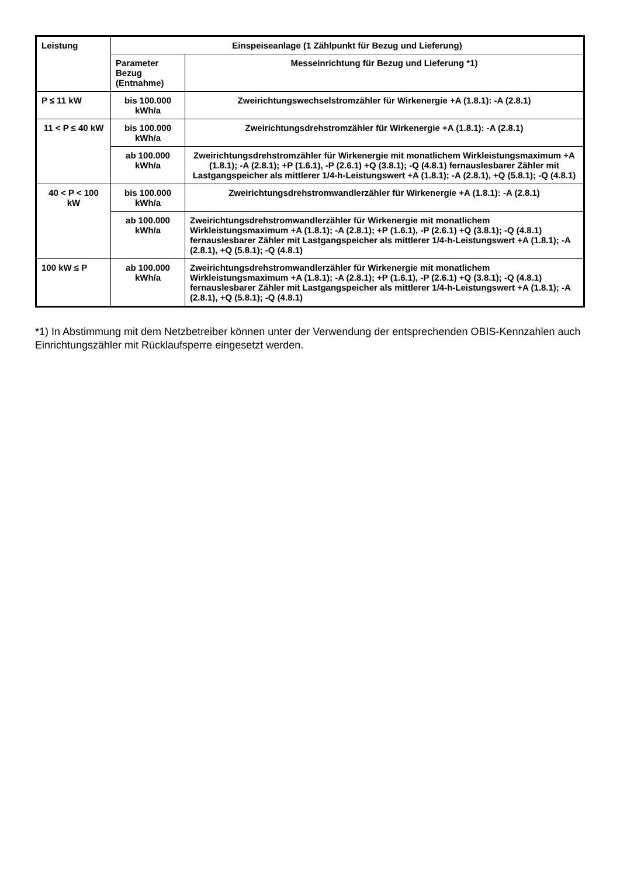| Leistung | Einspeiseanlage (1 Zählpunkt für Bezug und Lieferung) | |
| --- | --- | --- |
| | Parameter Bezug (Entnahme) | Messeinrichtung für Bezug und Lieferung *1) |
| P ≤ 11 kW | bis 100.000 kWh/a | Zweirichtungswechselstromzähler für Wirkenergie +A (1.8.1): -A (2.8.1) |
| 11 < P ≤ 40 kW | bis 100.000 kWh/a | Zweirichtungsdrehstromzähler für Wirkenergie +A (1.8.1): -A (2.8.1) |
| | ab 100.000 kWh/a | Zweirichtungsdrehstromzähler für Wirkenergie mit monatlichem Wirkleistungsmaximum +A (1.8.1); -A (2.8.1); +P (1.6.1), -P (2.6.1) +Q (3.8.1); -Q (4.8.1) fernauslesbarer Zähler mit Lastgangspeicher als mittlerer 1/4-h-Leistungswert +A (1.8.1); -A (2.8.1), +Q (5.8.1); -Q (4.8.1) |
| 40 < P < 100 kW | bis 100.000 kWh/a | Zweirichtungsdrehstromwandlerzähler für Wirkenergie +A (1.8.1): -A (2.8.1) |
| | ab 100.000 kWh/a | Zweirichtungsdrehstromwandlerzähler für Wirkenergie mit monatlichem Wirkleistungsmaximum +A (1.8.1); -A (2.8.1); +P (1.6.1), -P (2.6.1) +Q (3.8.1); -Q (4.8.1) fernauslesbarer Zähler mit Lastgangspeicher als mittlerer 1/4-h-Leistungswert +A (1.8.1); -A (2.8.1), +Q (5.8.1); -Q (4.8.1) |
| 100 kW ≤ P | ab 100.000 kWh/a | Zweirichtungsdrehstromwandlerzähler für Wirkenergie mit monatlichem Wirkleistungsmaximum +A (1.8.1); -A (2.8.1); +P (1.6.1), -P (2.6.1) +Q (3.8.1); -Q (4.8.1) fernauslesbarer Zähler mit Lastgangspeicher als mittlerer 1/4-h-Leistungswert +A (1.8.1); -A (2.8.1), +Q (5.8.1); -Q (4.8.1) |
*1) In Abstimmung mit dem Netzbetreiber können unter der Verwendung der entsprechenden OBIS-Kennzahlen auch Einrichtungszähler mit Rücklaufsperre eingesetzt werden.